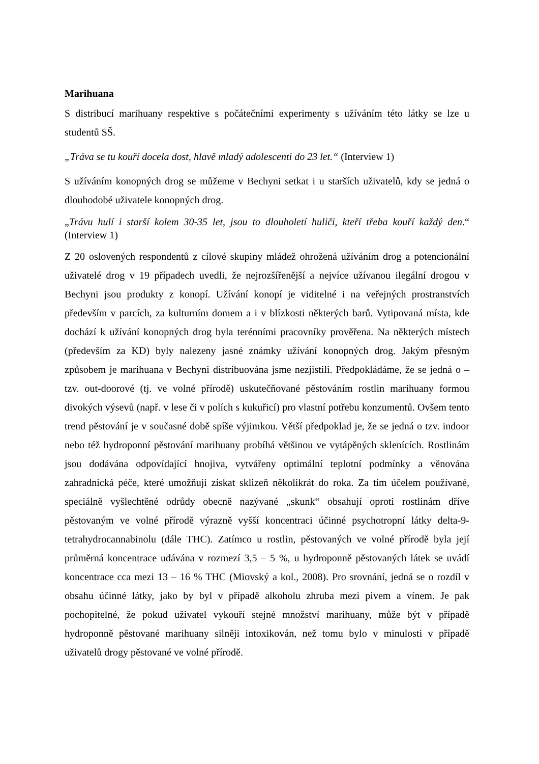Marihuana
S distribucí marihuany respektive s počátečními experimenty s užíváním této látky se lze u studentů SŠ.
„Tráva se tu kouří docela dost, hlavě mladý adolescenti do 23 let.“ (Interview 1)
S užíváním konopných drog se můžeme v Bechyni setkat i u starších uživatelů, kdy se jedná o dlouhodobé uživatele konopných drog.
„Trávu hulí i starší kolem 30-35 let, jsou to dlouholetí huliči, kteří třeba kouří každý den.“ (Interview 1)
Z 20 oslovených respondentů z cílové skupiny mládež ohrožená užíváním drog a potencionální uživatelé drog v 19 případech uvedli, že nejrozšířenější a nejvíce užívanou ilegální drogou v Bechyni jsou produkty z konopí. Užívání konopí je viditelné i na veřejných prostranstvích především v parcích, za kulturním domem a i v blízkosti některých barů. Vytipovaná místa, kde dochází k užívání konopných drog byla terénními pracovníky prověřena. Na některých místech (především za KD) byly nalezeny jasné známky užívání konopných drog. Jakým přesným způsobem je marihuana v Bechyni distribuována jsme nezjistili. Předpokládáme, že se jedná o – tzv. out-doorové (tj. ve volné přírodě) uskutečňované pěstováním rostlin marihuany formou divokých výsevů (např. v lese či v polích s kukuřicí) pro vlastní potřebu konzumentů. Ovšem tento trend pěstování je v současné době spíše výjimkou. Větší předpoklad je, že se jedná o tzv. indoor nebo též hydroponní pěstování marihuany probíhá většinou ve vytápěných sklenících. Rostlinám jsou dodávána odpovídající hnojiva, vytvářeny optimální teplotní podmínky a věnována zahradnická péče, které umožňují získat sklizeň několikrát do roka. Za tím účelem používané, speciálně vyšlechtěné odrůdy obecně nazývané „skunk“ obsahují oproti rostlinám dříve pěstovaným ve volné přírodě výrazně vyšší koncentraci účinné psychotropní látky delta-9-tetrahydrocannabinolu (dále THC). Zatímco u rostlin, pěstovaných ve volné přírodě byla její průměrná koncentrace udávána v rozmezí 3,5 – 5 %, u hydroponně pěstovaných látek se uvádí koncentrace cca mezi 13 – 16 % THC (Miovský a kol., 2008). Pro srovnání, jedná se o rozdíl v obsahu účinné látky, jako by byl v případě alkoholu zhruba mezi pivem a vínem. Je pak pochopitelné, že pokud uživatel vykouří stejné množství marihuany, může být v případě hydroponně pěstované marihuany silněji intoxikován, než tomu bylo v minulosti v případě uživatelů drogy pěstované ve volné přírodě.